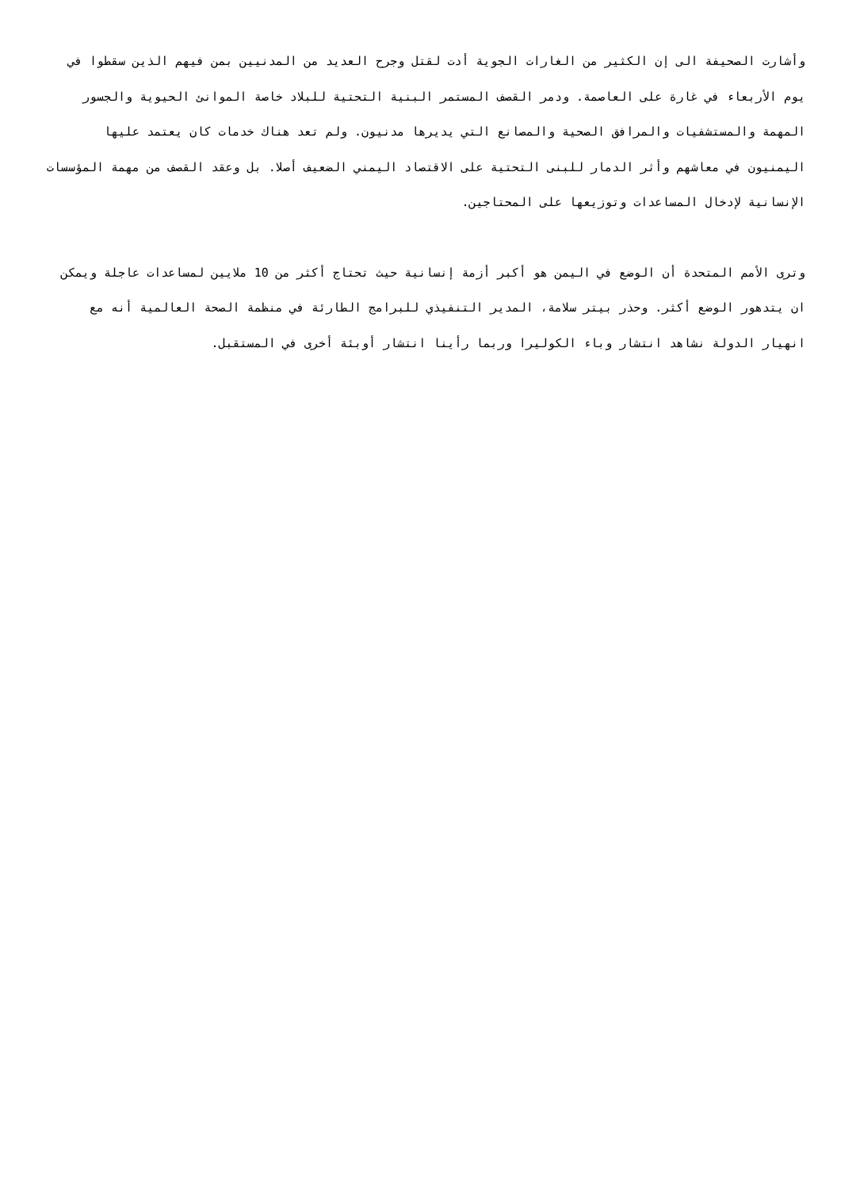وأشارت الصحيفة الى إن الكثير من الغارات الجوية أدت لقتل وجرح العديد من المدنيين بمن فيهم الذين سقطوا في يوم الأربعاء في غارة على العاصمة. ودمر القصف المستمر البنية التحتية للبلاد خاصة الموانئ الحيوية والجسور المهمة والمستشفيات والمرافق الصحية والمصانع التي يديرها مدنيون. ولم تعد هناك خدمات كان يعتمد عليها اليمنيون في معاشهم وأثر الدمار للبنى التحتية على الاقتصاد اليمني الضعيف أصلا. بل وعقد القصف من مهمة المؤسسات الإنسانية لإدخال المساعدات وتوزيعها على المحتاجين.
وترى الأمم المتحدة أن الوضع في اليمن هو أكبر أزمة إنسانية حيث تحتاج أكثر من 10 ملايين لمساعدات عاجلة ويمكن ان يتدهور الوضع أكثر. وحذر بيتر سلامة، المدير التنفيذي للبرامج الطارئة في منظمة الصحة العالمية أنه مع انهيار الدولة نشاهد انتشار وباء الكوليرا وربما رأينا انتشار أوبئة أخرى في المستقبل.